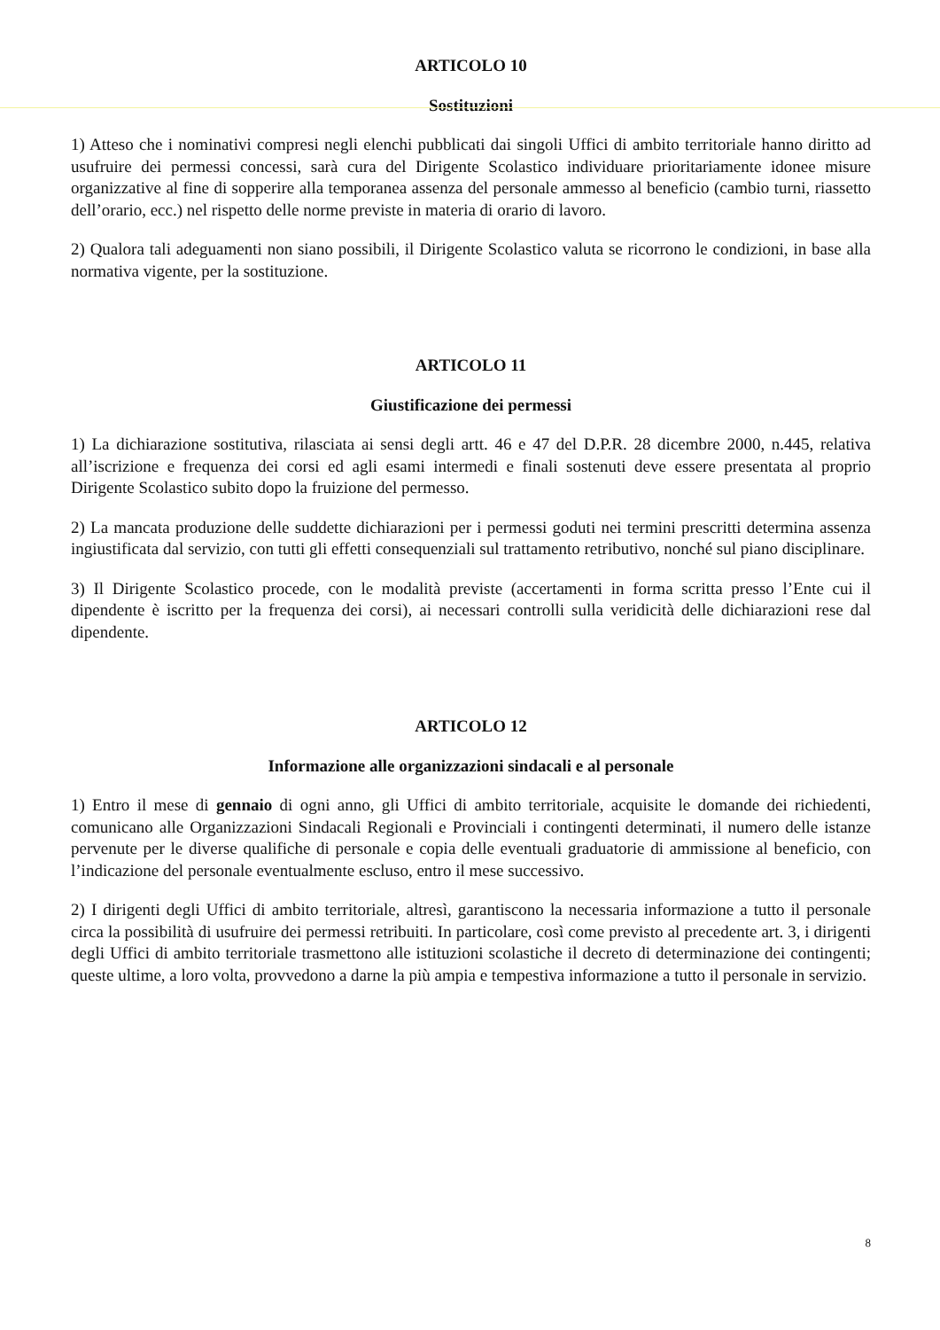ARTICOLO 10
Sostituzioni
1) Atteso che i nominativi compresi negli elenchi pubblicati dai singoli Uffici di ambito territoriale hanno diritto ad usufruire dei permessi concessi, sarà cura del Dirigente Scolastico individuare prioritariamente idonee misure organizzative al fine di sopperire alla temporanea assenza del personale ammesso al beneficio (cambio turni, riassetto dell’orario, ecc.) nel rispetto delle norme previste in materia di orario di lavoro.
2) Qualora tali adeguamenti non siano possibili, il Dirigente Scolastico valuta se ricorrono le condizioni, in base alla normativa vigente, per la sostituzione.
ARTICOLO 11
Giustificazione dei permessi
1) La dichiarazione sostitutiva, rilasciata ai sensi degli artt. 46 e 47 del D.P.R. 28 dicembre 2000, n.445, relativa all’iscrizione e frequenza dei corsi ed agli esami intermedi e finali sostenuti deve essere presentata al proprio Dirigente Scolastico subito dopo la fruizione del permesso.
2) La mancata produzione delle suddette dichiarazioni per i permessi goduti nei termini prescritti determina assenza ingiustificata dal servizio, con tutti gli effetti consequenziali sul trattamento retributivo, nonché sul piano disciplinare.
3) Il Dirigente Scolastico procede, con le modalità previste (accertamenti in forma scritta presso l’Ente cui il dipendente è iscritto per la frequenza dei corsi), ai necessari controlli sulla veridicità delle dichiarazioni rese dal dipendente.
ARTICOLO 12
Informazione alle organizzazioni sindacali e al personale
1) Entro il mese di gennaio di ogni anno, gli Uffici di ambito territoriale, acquisite le domande dei richiedenti, comunicano alle Organizzazioni Sindacali Regionali e Provinciali i contingenti determinati, il numero delle istanze pervenute per le diverse qualifiche di personale e copia delle eventuali graduatorie di ammissione al beneficio, con l’indicazione del personale eventualmente escluso, entro il mese successivo.
2) I dirigenti degli Uffici di ambito territoriale, altresì, garantiscono la necessaria informazione a tutto il personale circa la possibilità di usufruire dei permessi retribuiti. In particolare, così come previsto al precedente art. 3, i dirigenti degli Uffici di ambito territoriale trasmettono alle istituzioni scolastiche il decreto di determinazione dei contingenti; queste ultime, a loro volta, provvedono a darne la più ampia e tempestiva informazione a tutto il personale in servizio.
8